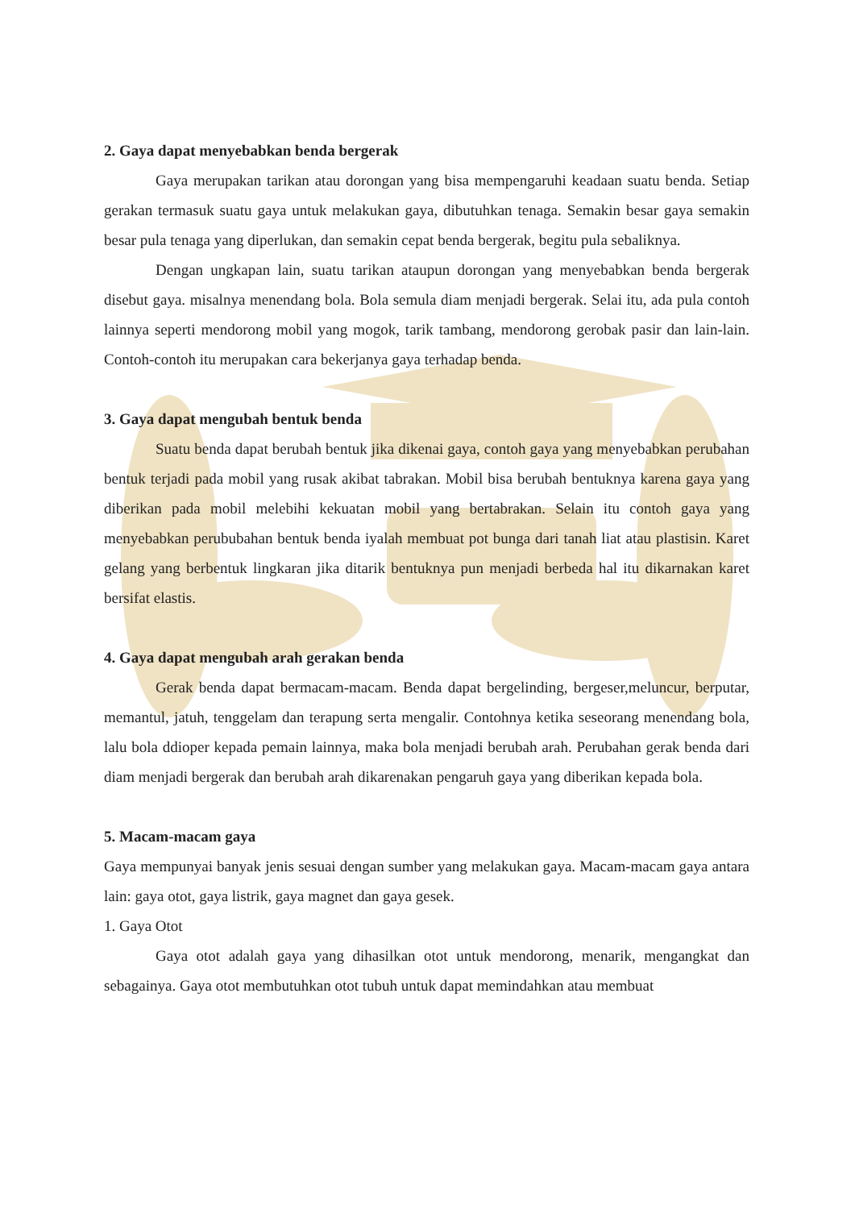2. Gaya dapat menyebabkan benda bergerak
Gaya merupakan tarikan atau dorongan yang bisa mempengaruhi keadaan suatu benda. Setiap gerakan termasuk suatu gaya untuk melakukan gaya, dibutuhkan tenaga. Semakin besar gaya semakin besar pula tenaga yang diperlukan, dan semakin cepat benda bergerak, begitu pula sebaliknya.
Dengan ungkapan lain, suatu tarikan ataupun dorongan yang menyebabkan benda bergerak disebut gaya. misalnya menendang bola. Bola semula diam menjadi bergerak. Selai itu, ada pula contoh lainnya seperti mendorong mobil yang mogok, tarik tambang, mendorong gerobak pasir dan lain-lain. Contoh-contoh itu merupakan cara bekerjanya gaya terhadap benda.
3. Gaya dapat mengubah bentuk benda
Suatu benda dapat berubah bentuk jika dikenai gaya, contoh gaya yang menyebabkan perubahan bentuk terjadi pada mobil yang rusak akibat tabrakan. Mobil bisa berubah bentuknya karena gaya yang diberikan pada mobil melebihi kekuatan mobil yang bertabrakan. Selain itu contoh gaya yang menyebabkan perububahan bentuk benda iyalah membuat pot bunga dari tanah liat atau plastisin. Karet gelang yang berbentuk lingkaran jika ditarik bentuknya pun menjadi berbeda hal itu dikarnakan karet bersifat elastis.
4. Gaya dapat mengubah arah gerakan benda
Gerak benda dapat bermacam-macam. Benda dapat bergelinding, bergeser,meluncur, berputar, memantul, jatuh, tenggelam dan terapung serta mengalir. Contohnya ketika seseorang menendang bola, lalu bola ddioper kepada pemain lainnya, maka bola menjadi berubah arah. Perubahan gerak benda dari diam menjadi bergerak dan berubah arah dikarenakan pengaruh gaya yang diberikan kepada bola.
5. Macam-macam gaya
Gaya mempunyai banyak jenis sesuai dengan sumber yang melakukan gaya. Macam-macam gaya antara lain: gaya otot, gaya listrik, gaya magnet dan gaya gesek.
1. Gaya Otot
Gaya otot adalah gaya yang dihasilkan otot untuk mendorong, menarik, mengangkat dan sebagainya. Gaya otot membutuhkan otot tubuh untuk dapat memindahkan atau membuat